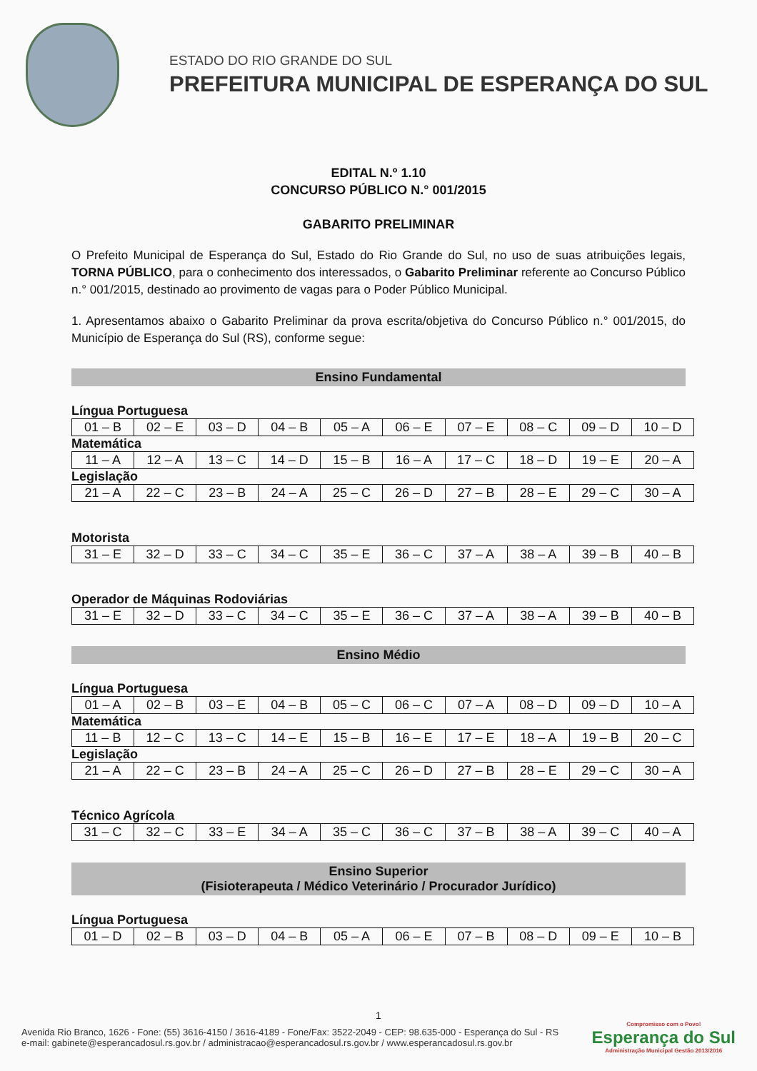ESTADO DO RIO GRANDE DO SUL
PREFEITURA MUNICIPAL DE ESPERANÇA DO SUL
EDITAL N.º 1.10
CONCURSO PÚBLICO N.° 001/2015
GABARITO PRELIMINAR
O Prefeito Municipal de Esperança do Sul, Estado do Rio Grande do Sul, no uso de suas atribuições legais, TORNA PÚBLICO, para o conhecimento dos interessados, o Gabarito Preliminar referente ao Concurso Público n.° 001/2015, destinado ao provimento de vagas para o Poder Público Municipal.
1. Apresentamos abaixo o Gabarito Preliminar da prova escrita/objetiva do Concurso Público n.° 001/2015, do Município de Esperança do Sul (RS), conforme segue:
Ensino Fundamental
Língua Portuguesa
| 01 – B | 02 – E | 03 – D | 04 – B | 05 – A | 06 – E | 07 – E | 08 – C | 09 – D | 10 – D |
Matemática
| 11 – A | 12 – A | 13 – C | 14 – D | 15 – B | 16 – A | 17 – C | 18 – D | 19 – E | 20 – A |
Legislação
| 21 – A | 22 – C | 23 – B | 24 – A | 25 – C | 26 – D | 27 – B | 28 – E | 29 – C | 30 – A |
Motorista
| 31 – E | 32 – D | 33 – C | 34 – C | 35 – E | 36 – C | 37 – A | 38 – A | 39 – B | 40 – B |
Operador de Máquinas Rodoviárias
| 31 – E | 32 – D | 33 – C | 34 – C | 35 – E | 36 – C | 37 – A | 38 – A | 39 – B | 40 – B |
Ensino Médio
Língua Portuguesa
| 01 – A | 02 – B | 03 – E | 04 – B | 05 – C | 06 – C | 07 – A | 08 – D | 09 – D | 10 – A |
Matemática
| 11 – B | 12 – C | 13 – C | 14 – E | 15 – B | 16 – E | 17 – E | 18 – A | 19 – B | 20 – C |
Legislação
| 21 – A | 22 – C | 23 – B | 24 – A | 25 – C | 26 – D | 27 – B | 28 – E | 29 – C | 30 – A |
Técnico Agrícola
| 31 – C | 32 – C | 33 – E | 34 – A | 35 – C | 36 – C | 37 – B | 38 – A | 39 – C | 40 – A |
Ensino Superior
(Fisioterapeuta / Médico Veterinário / Procurador Jurídico)
Língua Portuguesa
| 01 – D | 02 – B | 03 – D | 04 – B | 05 – A | 06 – E | 07 – B | 08 – D | 09 – E | 10 – B |
1
Avenida Rio Branco, 1626 - Fone: (55) 3616-4150 / 3616-4189 - Fone/Fax: 3522-2049 - CEP: 98.635-000 - Esperança do Sul - RS
e-mail: gabinete@esperancadosul.rs.gov.br / administracao@esperancadosul.rs.gov.br / www.esperancadosul.rs.gov.br
Compromisso com o Povo!
Esperança do Sul
Administração Municipal Gestão 2013/2016